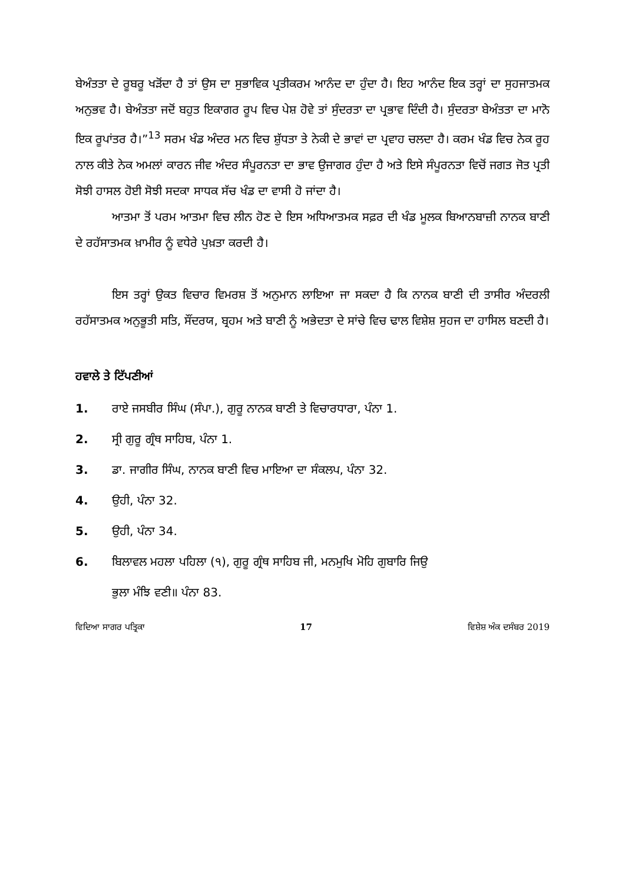ਬੇਅੰਤਤਾ ਦੇ ਰੂਬਰੂ ਖੜੋਂਦਾ ਹੈ ਤਾਂ ਉਸ ਦਾ ਸੁਭਾਵਿਕ ਪ੍ਰਤੀਕਰਮ ਆਨੰਦ ਦਾ ਹੁੰਦਾ ਹੈ। ਇਹ ਆਨੰਦ ਇਕ ਤਰ੍ਹਾਂ ਦਾ ਸੁਹਜਾਤਮਕ ਅਨੁਭਵ ਹੈ। ਬੇਅੰਤਤਾ ਜਦੋਂ ਬਹੁਤ ਇਕਾਗਰ ਰੂਪ ਵਿਚ ਪੇਸ਼ ਹੋਵੇ ਤਾਂ ਸੁੰਦਰਤਾ ਦਾ ਪ੍ਰਭਾਵ ਦਿੰਦੀ ਹੈ। ਸੁੰਦਰਤਾ ਬੇਅੰਤਤਾ ਦਾ ਮਾਨੋ ਇਕ ਰੂਪਾਂਤਰ ਹੈ।”<sup>13</sup> ਸਰਮ ਖੰਡ ਅੰਦਰ ਮਨ ਵਿਚ ਸ਼ੁੱਧਤਾ ਤੇ ਨੇਕੀ ਦੇ ਭਾਵਾਂ ਦਾ ਪ੍ਰਵਾਹ ਚਲਦਾ ਹੈ। ਕਰਮ ਖੰਡ ਵਿਚ ਨੇਕ ਰੂਹ ਨਾਲ ਕੀਤੇ ਨੇਕ ਅਮਲਾਂ ਕਾਰਨ ਜੀਵ ਅੰਦਰ ਸੰਪੂਰਨਤਾ ਦਾ ਭਾਵ ਉਜਾਗਰ ਹੁੰਦਾ ਹੈ ਅਤੇ ਇਸੇ ਸੰਪੂਰਨਤਾ ਵਿਚੋਂ ਜਗਤ ਜੋਤ ਪ੍ਰਤੀ ਸੋਝੀ ਹਾਸਲ ਹੋਈ ਸੋਝੀ ਸਦਕਾ ਸਾਧਕ ਸੱਚ ਖੰਡ ਦਾ ਵਾਸੀ ਹੋ ਜਾਂਦਾ ਹੈ।
ਆਤਮਾ ਤੋਂ ਪਰਮ ਆਤਮਾ ਵਿਚ ਲੀਨ ਹੋਣ ਦੇ ਇਸ ਅਧਿਆਤਮਕ ਸਫ਼ਰ ਦੀ ਖੰਡ ਮੂਲਕ ਬਿਆਨਬਾਜ਼ੀ ਨਾਨਕ ਬਾਣੀ ਦੇ ਰਹੱਸਾਤਮਕ ਖ਼ਾਮੀਰ ਨੂੰ ਵਧੇਰੇ ਪੁਖ਼ਤਾ ਕਰਦੀ ਹੈ।
ਇਸ ਤਰ੍ਹਾਂ ਉਕਤ ਵਿਚਾਰ ਵਿਮਰਸ਼ ਤੋਂ ਅਨੁਮਾਨ ਲਾਇਆ ਜਾ ਸਕਦਾ ਹੈ ਕਿ ਨਾਨਕ ਬਾਣੀ ਦੀ ਤਾਸੀਰ ਅੰਦਰਲੀ ਰਹੱਸਾਤਮਕ ਅਨੁਭੂਤੀ ਸਤਿ, ਸੌਂਦਰਯ, ਬ੍ਰਹਮ ਅਤੇ ਬਾਣੀ ਨੂੰ ਅਭੇਦਤਾ ਦੇ ਸਾਂਚੇ ਵਿਚ ਢਾਲ ਵਿਸ਼ੇਸ਼ ਸੁਹਜ ਦਾ ਹਾਸਿਲ ਬਣਦੀ ਹੈ।
ਹਵਾਲੇ ਤੇ ਟਿੱਪਣੀਆਂ
1. ਰਾਏ ਜਸਬੀਰ ਸਿੰਘ (ਸੰਪਾ.), ਗੁਰੂ ਨਾਨਕ ਬਾਣੀ ਤੇ ਵਿਚਾਰਧਾਰਾ, ਪੰਨਾ 1.
2. ਸ੍ਰੀ ਗੁਰੂ ਗ੍ਰੰਥ ਸਾਹਿਬ, ਪੰਨਾ 1.
3. ਡਾ. ਜਾਗੀਰ ਸਿੰਘ, ਨਾਨਕ ਬਾਣੀ ਵਿਚ ਮਾਇਆ ਦਾ ਸੰਕਲਪ, ਪੰਨਾ 32.
4. ਉਹੀ, ਪੰਨਾ 32.
5. ਉਹੀ, ਪੰਨਾ 34.
6. ਬਿਲਾਵਲ ਮਹਲਾ ਪਹਿਲਾ (੧), ਗੁਰੂ ਗ੍ਰੰਥ ਸਾਹਿਬ ਜੀ, ਮਨਮੁਖਿ ਮੋਹਿ ਗੁਬਾਰਿ ਜਿਉ
ਭੁਲਾ ਮੰਝਿ ਵਣੀ॥ ਪੰਨਾ 83.
ਵਿਦਿਆ ਸਾਗਰ ਪਤ੍ਰਿਕਾ 17 ਵਿਸ਼ੇਸ਼ ਅੰਕ ਦਸੰਬਰ 2019